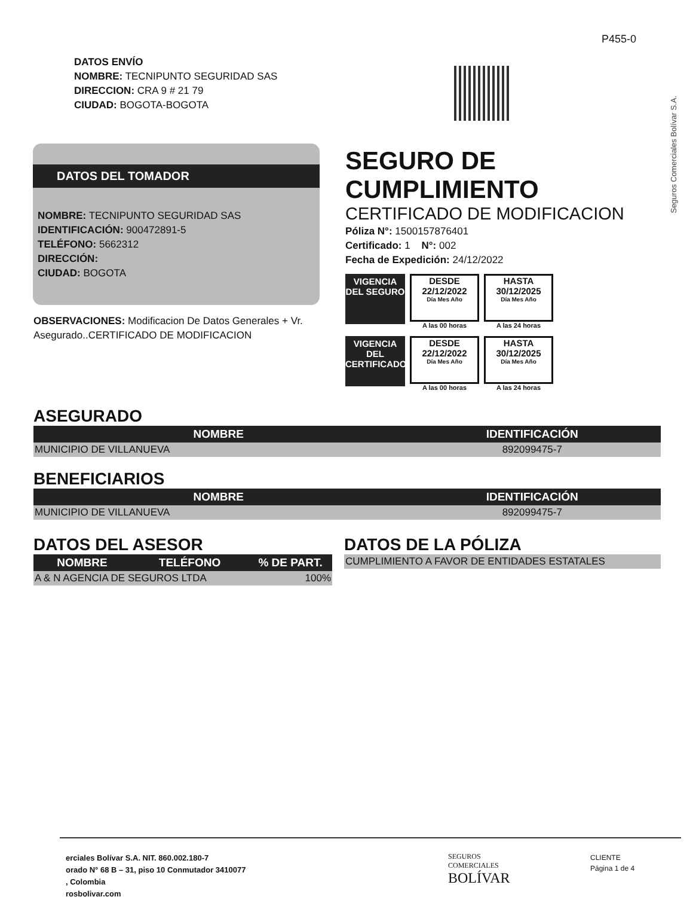P455-0
Seguros Comerciales Bolívar S.A.
DATOS ENVÍO
NOMBRE: TECNIPUNTO SEGURIDAD SAS
DIRECCION: CRA 9 # 21 79
CIUDAD: BOGOTA-BOGOTA
DATOS DEL TOMADOR
NOMBRE: TECNIPUNTO SEGURIDAD SAS
IDENTIFICACIÓN: 900472891-5
TELÉFONO: 5662312
DIRECCIÓN:
CIUDAD: BOGOTA
OBSERVACIONES: Modificacion De Datos Generales + Vr. Asegurado..CERTIFICADO DE MODIFICACION
SEGURO DE CUMPLIMIENTO
CERTIFICADO DE MODIFICACION
Póliza N°: 1500157876401
Certificado: 1 N°: 002
Fecha de Expedición: 24/12/2022
VIGENCIA
DEL SEGURO
DESDE
22/12/2022
Día Mes Año
A las 00 horas
HASTA
30/12/2025
Día Mes Año
A las 24 horas
VIGENCIA
DEL
CERTIFICADO
DESDE
22/12/2022
Día Mes Año
A las 00 horas
HASTA
30/12/2025
Día Mes Año
A las 24 horas
ASEGURADO
| NOMBRE | IDENTIFICACIÓN |
| --- | --- |
| MUNICIPIO DE VILLANUEVA | 892099475-7 |
BENEFICIARIOS
| NOMBRE | IDENTIFICACIÓN |
| --- | --- |
| MUNICIPIO DE VILLANUEVA | 892099475-7 |
DATOS DEL ASESOR
| NOMBRE | TELÉFONO | % DE PART. |
| --- | --- | --- |
| A & N AGENCIA DE SEGUROS LTDA | | 100% |
DATOS DE LA PÓLIZA
| CUMPLIMIENTO A FAVOR DE ENTIDADES ESTATALES |
erciales Bolívar S.A. NIT. 860.002.180-7
orado N° 68 B – 31, piso 10 Conmutador 3410077
, Colombia
rosbolivar.com
SEGUROS
COMERCIALES
BOLÍVAR
CLIENTE
Página 1 de 4